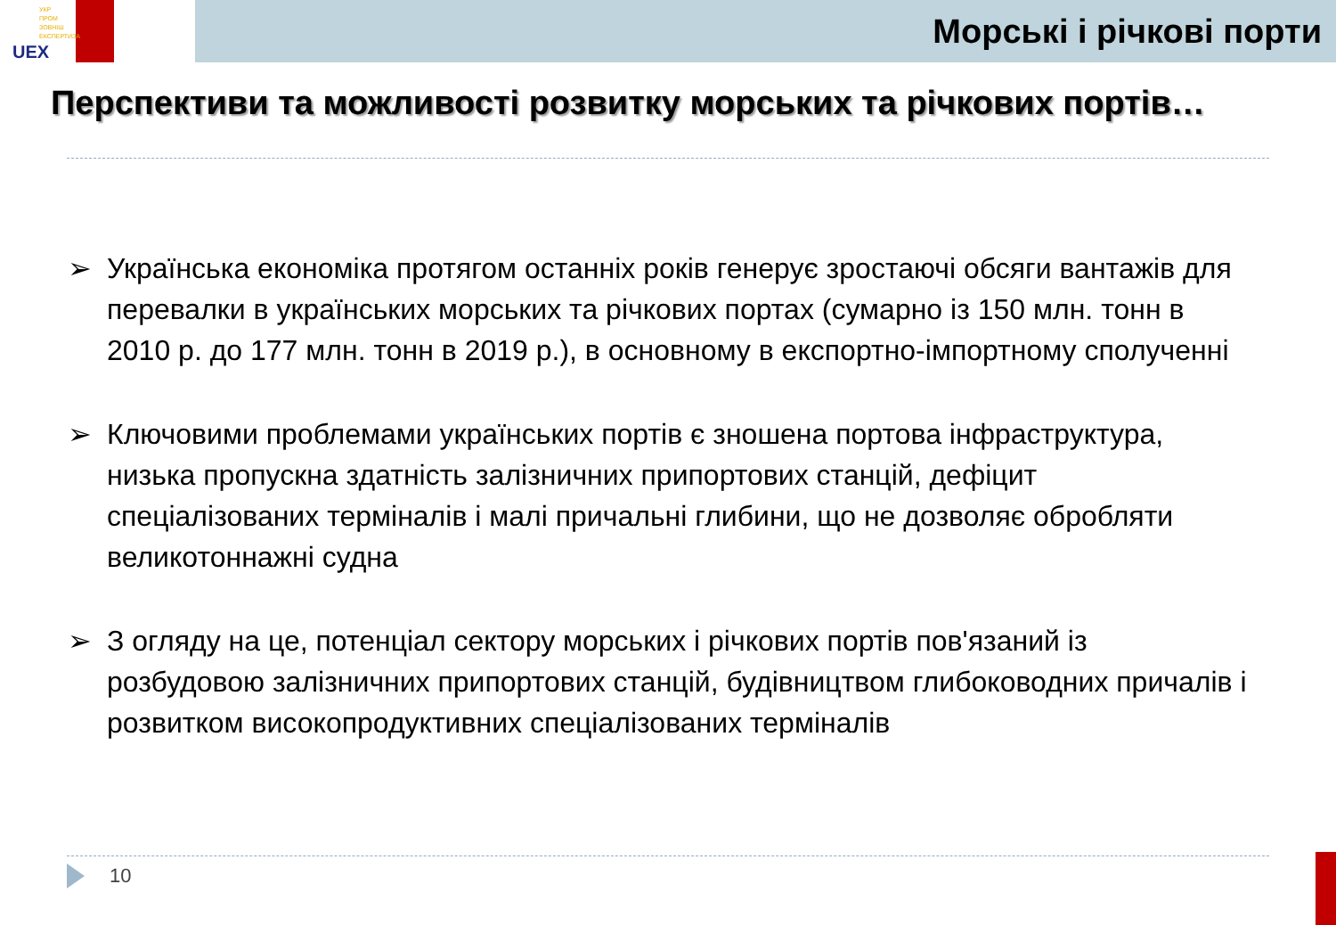УКР
ПРОМ
ЗОВНІШ
ЕКСПЕРТИЗА
UEX
Морські і річкові порти
Перспективи та можливості розвитку морських та річкових портів…
➢ Українська економіка протягом останніх років генерує зростаючі обсяги вантажів для перевалки в українських морських та річкових портах (сумарно із 150 млн. тонн в 2010 р. до 177 млн. тонн в 2019 р.), в основному в експортно-імпортному сполученні
➢ Ключовими проблемами українських портів є зношена портова інфраструктура, низька пропускна здатність залізничних припортових станцій, дефіцит спеціалізованих терміналів і малі причальні глибини, що не дозволяє обробляти великотоннажні судна
➢ З огляду на це, потенціал сектору морських і річкових портів пов'язаний із розбудовою залізничних припортових станцій, будівництвом глибоководних причалів і розвитком високопродуктивних спеціалізованих терміналів
10